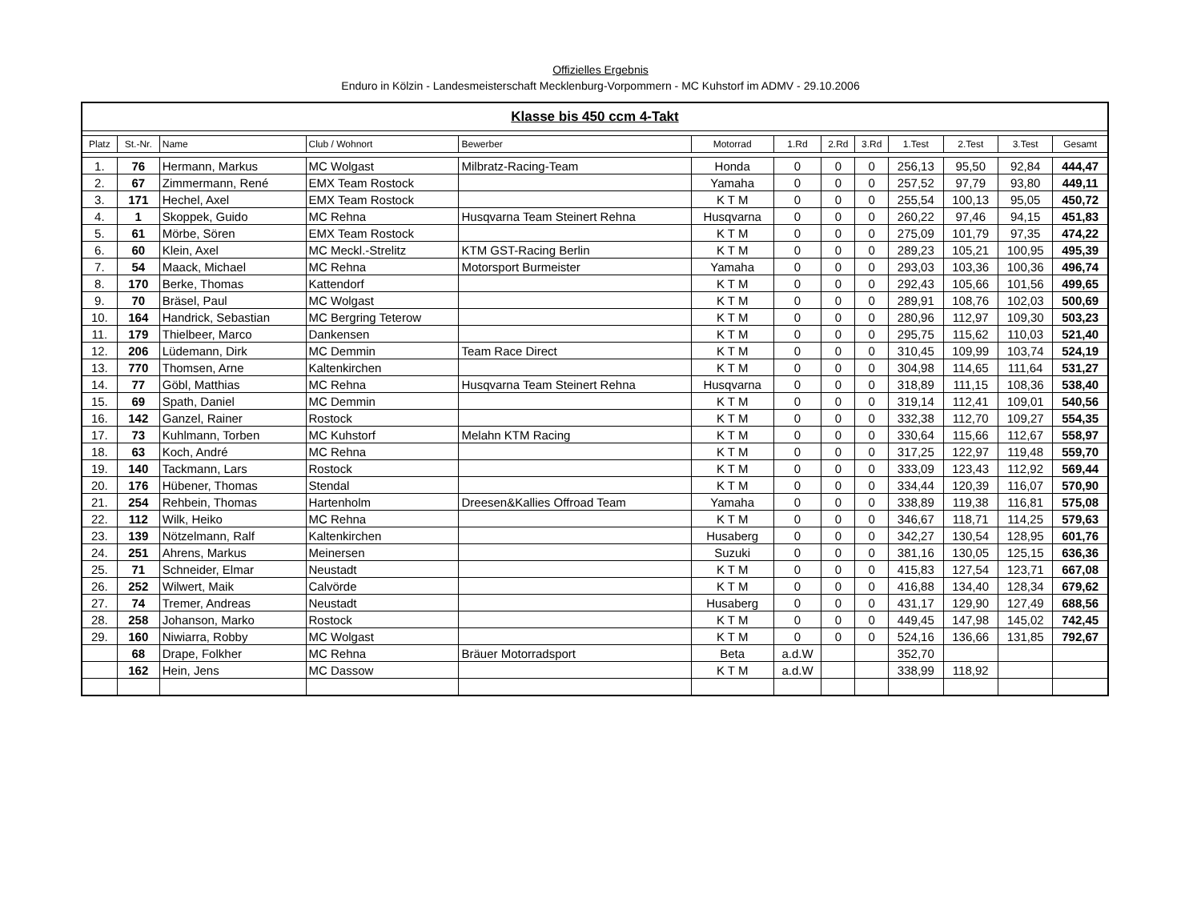Offizielles Ergebnis
Enduro in Kölzin - Landesmeisterschaft Mecklenburg-Vorpommern - MC Kuhstorf im ADMV - 29.10.2006
| Klasse bis 450 ccm 4-Takt | | | | | | | | | | | | |
| Platz | St.-Nr. | Name | Club / Wohnort | Bewerber | Motorrad | 1.Rd | 2.Rd | 3.Rd | 1.Test | 2.Test | 3.Test | Gesamt |
| 1. | 76 | Hermann, Markus | MC Wolgast | Milbratz-Racing-Team | Honda | 0 | 0 | 0 | 256,13 | 95,50 | 92,84 | 444,47 |
| 2. | 67 | Zimmermann, René | EMX Team Rostock | | Yamaha | 0 | 0 | 0 | 257,52 | 97,79 | 93,80 | 449,11 |
| 3. | 171 | Hechel, Axel | EMX Team Rostock | | K T M | 0 | 0 | 0 | 255,54 | 100,13 | 95,05 | 450,72 |
| 4. | 1 | Skoppek, Guido | MC Rehna | Husqvarna Team Steinert Rehna | Husqvarna | 0 | 0 | 0 | 260,22 | 97,46 | 94,15 | 451,83 |
| 5. | 61 | Mörbe, Sören | EMX Team Rostock | | K T M | 0 | 0 | 0 | 275,09 | 101,79 | 97,35 | 474,22 |
| 6. | 60 | Klein, Axel | MC Meckl.-Strelitz | KTM GST-Racing Berlin | K T M | 0 | 0 | 0 | 289,23 | 105,21 | 100,95 | 495,39 |
| 7. | 54 | Maack, Michael | MC Rehna | Motorsport Burmeister | Yamaha | 0 | 0 | 0 | 293,03 | 103,36 | 100,36 | 496,74 |
| 8. | 170 | Berke, Thomas | Kattendorf | | K T M | 0 | 0 | 0 | 292,43 | 105,66 | 101,56 | 499,65 |
| 9. | 70 | Bräsel, Paul | MC Wolgast | | K T M | 0 | 0 | 0 | 289,91 | 108,76 | 102,03 | 500,69 |
| 10. | 164 | Handrick, Sebastian | MC Bergring Teterow | | K T M | 0 | 0 | 0 | 280,96 | 112,97 | 109,30 | 503,23 |
| 11. | 179 | Thielbeer, Marco | Dankensen | | K T M | 0 | 0 | 0 | 295,75 | 115,62 | 110,03 | 521,40 |
| 12. | 206 | Lüdemann, Dirk | MC Demmin | Team Race Direct | K T M | 0 | 0 | 0 | 310,45 | 109,99 | 103,74 | 524,19 |
| 13. | 770 | Thomsen, Arne | Kaltenkirchen | | K T M | 0 | 0 | 0 | 304,98 | 114,65 | 111,64 | 531,27 |
| 14. | 77 | Göbl, Matthias | MC Rehna | Husqvarna Team Steinert Rehna | Husqvarna | 0 | 0 | 0 | 318,89 | 111,15 | 108,36 | 538,40 |
| 15. | 69 | Spath, Daniel | MC Demmin | | K T M | 0 | 0 | 0 | 319,14 | 112,41 | 109,01 | 540,56 |
| 16. | 142 | Ganzel, Rainer | Rostock | | K T M | 0 | 0 | 0 | 332,38 | 112,70 | 109,27 | 554,35 |
| 17. | 73 | Kuhlmann, Torben | MC Kuhstorf | Melahn KTM Racing | K T M | 0 | 0 | 0 | 330,64 | 115,66 | 112,67 | 558,97 |
| 18. | 63 | Koch, André | MC Rehna | | K T M | 0 | 0 | 0 | 317,25 | 122,97 | 119,48 | 559,70 |
| 19. | 140 | Tackmann, Lars | Rostock | | K T M | 0 | 0 | 0 | 333,09 | 123,43 | 112,92 | 569,44 |
| 20. | 176 | Hübener, Thomas | Stendal | | K T M | 0 | 0 | 0 | 334,44 | 120,39 | 116,07 | 570,90 |
| 21. | 254 | Rehbein, Thomas | Hartenholm | Dreesen&Kallies Offroad Team | Yamaha | 0 | 0 | 0 | 338,89 | 119,38 | 116,81 | 575,08 |
| 22. | 112 | Wilk, Heiko | MC Rehna | | K T M | 0 | 0 | 0 | 346,67 | 118,71 | 114,25 | 579,63 |
| 23. | 139 | Nötzelmann, Ralf | Kaltenkirchen | | Husaberg | 0 | 0 | 0 | 342,27 | 130,54 | 128,95 | 601,76 |
| 24. | 251 | Ahrens, Markus | Meinersen | | Suzuki | 0 | 0 | 0 | 381,16 | 130,05 | 125,15 | 636,36 |
| 25. | 71 | Schneider, Elmar | Neustadt | | K T M | 0 | 0 | 0 | 415,83 | 127,54 | 123,71 | 667,08 |
| 26. | 252 | Wilwert, Maik | Calvörde | | K T M | 0 | 0 | 0 | 416,88 | 134,40 | 128,34 | 679,62 |
| 27. | 74 | Tremer, Andreas | Neustadt | | Husaberg | 0 | 0 | 0 | 431,17 | 129,90 | 127,49 | 688,56 |
| 28. | 258 | Johanson, Marko | Rostock | | K T M | 0 | 0 | 0 | 449,45 | 147,98 | 145,02 | 742,45 |
| 29. | 160 | Niwiarra, Robby | MC Wolgast | | K T M | 0 | 0 | 0 | 524,16 | 136,66 | 131,85 | 792,67 |
| | 68 | Drape, Folkher | MC Rehna | Bräuer Motorradsport | Beta | a.d.W | | | 352,70 | | | |
| | 162 | Hein, Jens | MC Dassow | | K T M | a.d.W | | | 338,99 | 118,92 | | |